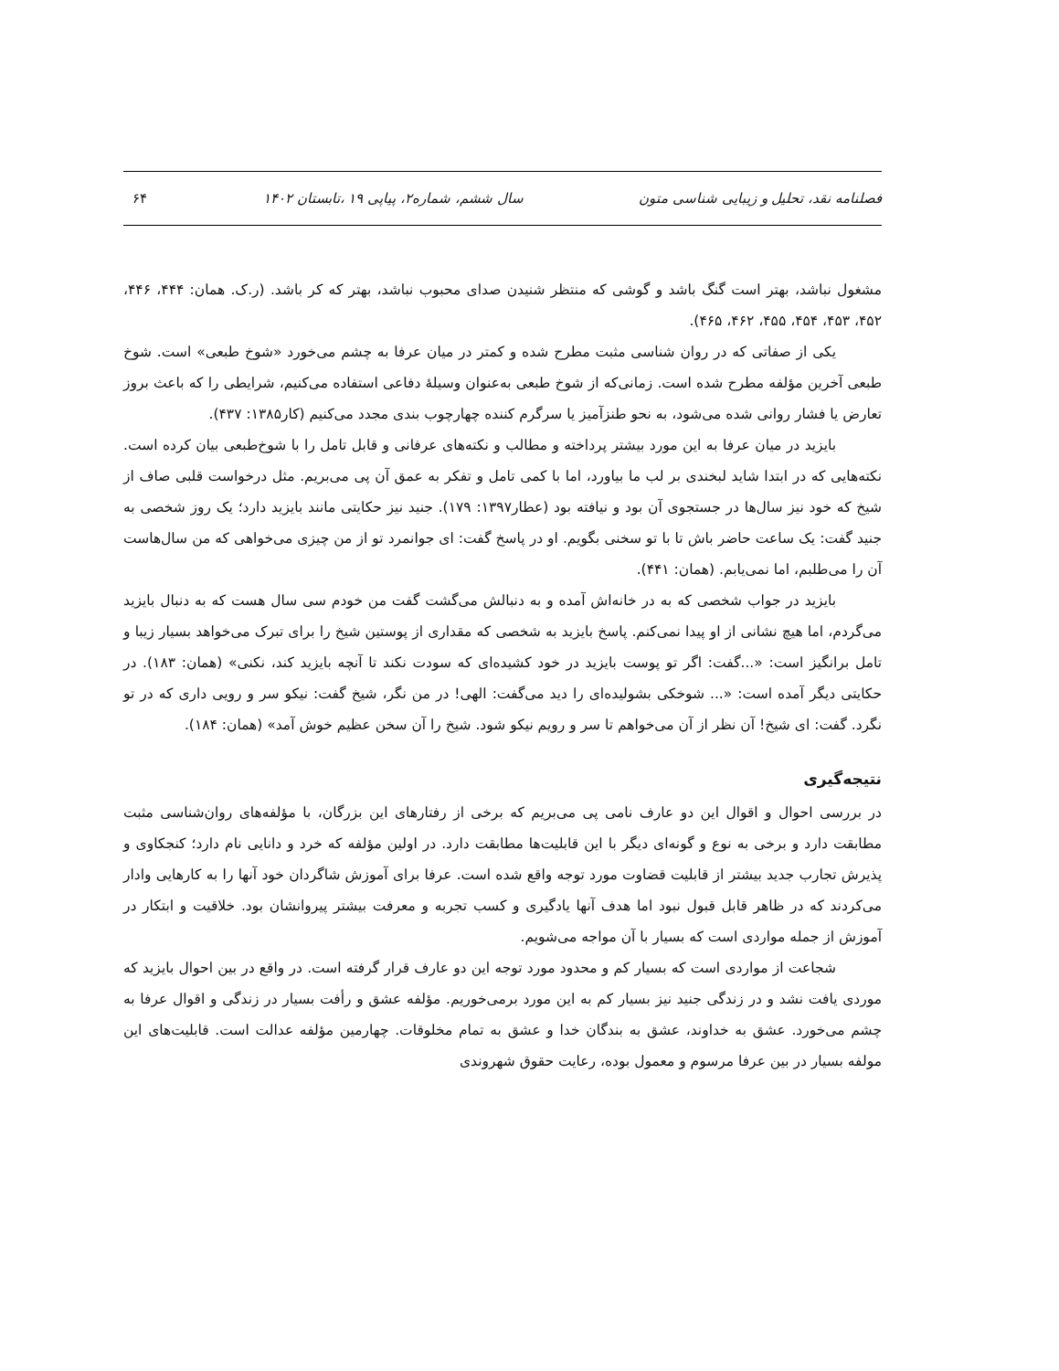فصلنامه نقد، تحلیل و زیبایی شناسی متون سال ششم، شماره۲، پیاپی ۱۹ ،تابستان ۱۴۰۲ ۶۴
مشغول نباشد، بهتر است گنگ باشد و گوشی که منتظر شنیدن صدای محبوب نباشد، بهتر که کر باشد. (ر.ک. همان: ۴۴۴، ۴۴۶، ۴۵۲، ۴۵۳، ۴۵۴، ۴۵۵، ۴۶۲، ۴۶۵).
یکی از صفاتی که در روان شناسی مثبت مطرح شده و کمتر در میان عرفا به چشم می‌خورد «شوخ طبعی» است. شوخ طبعی آخرین مؤلفه مطرح شده است. زمانی‌که از شوخ طبعی به‌عنوان وسیلۀ دفاعی استفاده می‌کنیم، شرایطی را که باعث بروز تعارض یا فشار روانی شده می‌شود، به نحو طنزآمیز یا سرگرم کننده چهارچوب بندی مجدد می‌کنیم (کار۱۳۸۵: ۴۳۷).
بایزید در میان عرفا به این مورد بیشتر پرداخته و مطالب و نکته‌های عرفانی و قابل تامل را با شوخ‌طبعی بیان کرده است. نکته‌هایی که در ابتدا شاید لبخندی بر لب ما بیاورد، اما با کمی تامل و تفکر به عمق آن پی می‌بریم. مثل درخواست قلبی صاف از شیخ که خود نیز سال‌ها در جستجوی آن بود و نیافته بود (عطار۱۳۹۷: ۱۷۹). جنید نیز حکایتی مانند بایزید دارد؛ یک روز شخصی به جنید گفت: یک ساعت حاضر باش تا با تو سخنی بگویم. او در پاسخ گفت: ای جوانمرد تو از من چیزی می‌خواهی که من سال‌هاست آن را می‌طلبم، اما نمی‌یابم. (همان: ۴۴۱).
بایزید در جواب شخصی که به در خانه‌اش آمده و به دنبالش می‌گشت گفت من خودم سی سال هست که به دنبال بایزید می‌گردم، اما هیچ نشانی از او پیدا نمی‌کنم. پاسخ بایزید به شخصی که مقداری از پوستین شیخ را برای تبرک می‌خواهد بسیار زیبا و تامل برانگیز است: «...گفت: اگر تو پوست بایزید در خود کشیده‌ای که سودت نکند تا آنچه بایزید کند، نکنی» (همان: ۱۸۳). در حکایتی دیگر آمده است: «... شوخکی بشولیده‌ای را دید می‌گفت: الهی! در من نگر، شیخ گفت: نیکو سر و رویی داری که در تو نگرد. گفت: ای شیخ! آن نظر از آن می‌خواهم تا سر و رویم نیکو شود. شیخ را آن سخن عظیم خوش آمد» (همان: ۱۸۴).
نتیجه‌گیری
در بررسی احوال و اقوال این دو عارف نامی پی می‌بریم که برخی از رفتارهای این بزرگان، با مؤلفه‌های روان‌شناسی مثبت مطابقت دارد و برخی به نوع و گونه‌ای دیگر با این قابلیت‌ها مطابقت دارد. در اولین مؤلفه که خرد و دانایی نام دارد؛ کنجکاوی و پذیرش تجارب جدید بیشتر از قابلیت قضاوت مورد توجه واقع شده است. عرفا برای آموزش شاگردان خود آنها را به کارهایی وادار می‌کردند که در ظاهر قابل قبول نبود اما هدف آنها یادگیری و کسب تجربه و معرفت بیشتر پیروانشان بود. خلاقیت و ابتکار در آموزش از جمله مواردی است که بسیار با آن مواجه می‌شویم.
شجاعت از مواردی است که بسیار کم و محدود مورد توجه این دو عارف قرار گرفته است. در واقع در بین احوال بایزید که موردی یافت نشد و در زندگی جنید نیز بسیار کم به این مورد برمی‌خوریم. مؤلفه عشق و رأفت بسیار در زندگی و اقوال عرفا به چشم می‌خورد. عشق به خداوند، عشق به بندگان خدا و عشق به تمام مخلوقات. چهارمین مؤلفه عدالت است. قابلیت‌های این مولفه بسیار در بین عرفا مرسوم و معمول بوده، رعایت حقوق شهروندی